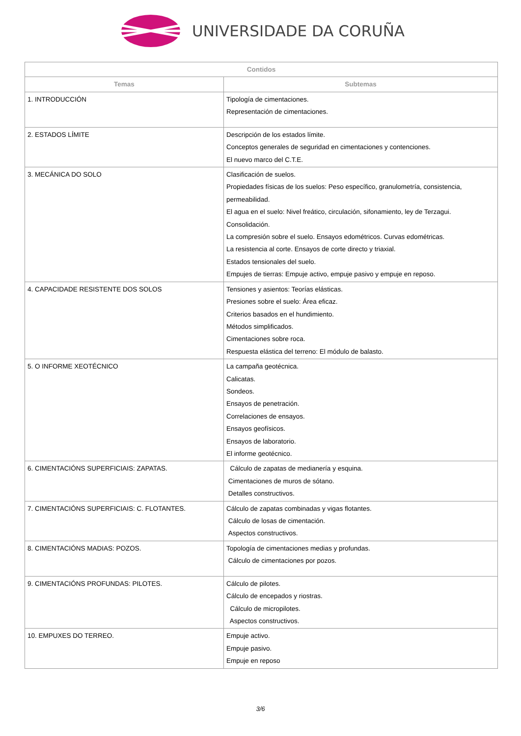UNIVERSIDADE DA CORUÑA
| Contidos | |
| --- | --- |
| Temas | Subtemas |
| 1. INTRODUCCIÓN | Tipología de cimentaciones. Representación de cimentaciones. |
| 2. ESTADOS LÍMITE | Descripción de los estados límite. Conceptos generales de seguridad en cimentaciones y contenciones. El nuevo marco del C.T.E. |
| 3. MECÁNICA DO SOLO | Clasificación de suelos. Propiedades físicas de los suelos: Peso específico, granulometría, consistencia, permeabilidad. El agua en el suelo: Nivel freático, circulación, sifonamiento, ley de Terzagui. Consolidación. La compresión sobre el suelo. Ensayos edométricos. Curvas edométricas. La resistencia al corte. Ensayos de corte directo y triaxial. Estados tensionales del suelo. Empujes de tierras: Empuje activo, empuje pasivo y empuje en reposo. |
| 4. CAPACIDADE RESISTENTE DOS SOLOS | Tensiones y asientos: Teorías elásticas. Presiones sobre el suelo: Área eficaz. Criterios basados en el hundimiento. Métodos simplificados. Cimentaciones sobre roca. Respuesta elástica del terreno: El módulo de balasto. |
| 5. O INFORME XEOTÉCNICO | La campaña geotécnica. Calicatas. Sondeos. Ensayos de penetración. Correlaciones de ensayos. Ensayos geofísicos. Ensayos de laboratorio. El informe geotécnico. |
| 6. CIMENTACIÓNS SUPERFICIAIS: ZAPATAS. | Cálculo de zapatas de medianería y esquina. Cimentaciones de muros de sótano. Detalles constructivos. |
| 7. CIMENTACIÓNS SUPERFICIAIS: C. FLOTANTES. | Cálculo de zapatas combinadas y vigas flotantes. Cálculo de losas de cimentación. Aspectos constructivos. |
| 8. CIMENTACIÓNS MADIAS: POZOS. | Topología de cimentaciones medias y profundas. Cálculo de cimentaciones por pozos. |
| 9. CIMENTACIÓNS PROFUNDAS: PILOTES. | Cálculo de pilotes. Cálculo de encepados y riostras. Cálculo de micropilotes. Aspectos constructivos. |
| 10. EMPUXES DO TERREO. | Empuje activo. Empuje pasivo. Empuje en reposo |
3/6